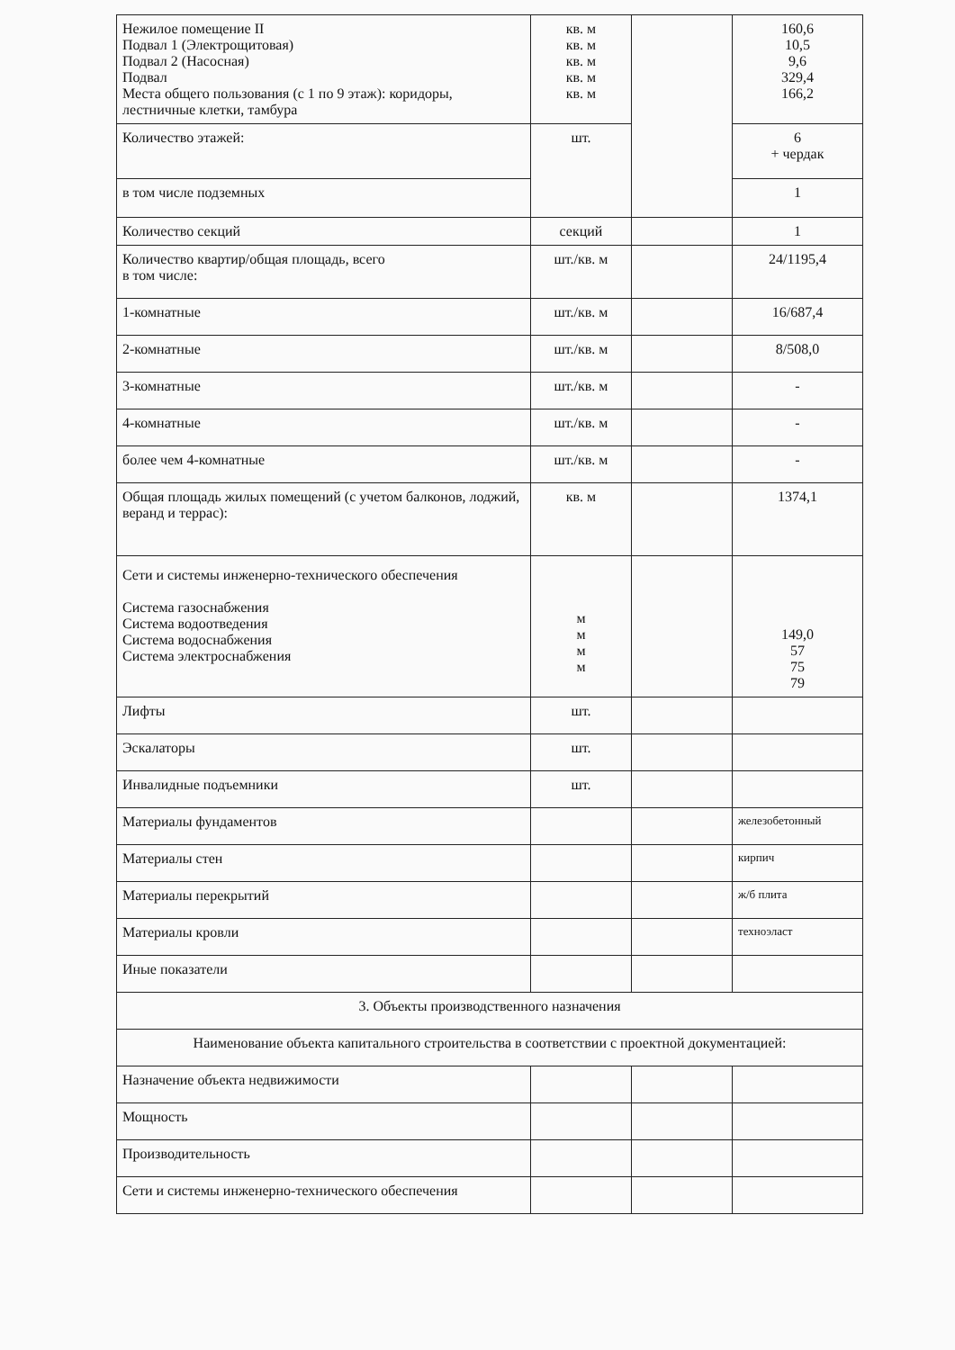| Нежилое помещение II Подвал 1 (Электрощитовая) Подвал 2 (Насосная) Подвал Места общего пользования (с 1 по 9 этаж): коридоры, лестничные клетки, тамбура | кв. м кв. м кв. м кв. м кв. м | | 160,6 10,5 9,6 329,4 166,2 |
| Количество этажей: | шт. | | 6 + чердак |
| в том числе подземных | | | 1 |
| Количество секций | секций | | 1 |
| Количество квартир/общая площадь, всего в том числе: | шт./кв. м | | 24/1195,4 |
| 1-комнатные | шт./кв. м | | 16/687,4 |
| 2-комнатные | шт./кв. м | | 8/508,0 |
| 3-комнатные | шт./кв. м | | - |
| 4-комнатные | шт./кв. м | | - |
| более чем 4-комнатные | шт./кв. м | | - |
| Общая площадь жилых помещений (с учетом балконов, лоджий, веранд и террас): | кв. м | | 1374,1 |
| Сети и системы инженерно-технического обеспечения Система газоснабжения Система водоотведения Система водоснабжения Система электроснабжения | м м м м | | 149,0 57 75 79 |
| Лифты | шт. | | |
| Эскалаторы | шт. | | |
| Инвалидные подъемники | шт. | | |
| Материалы фундаментов | | | железобетонный |
| Материалы стен | | | кирпич |
| Материалы перекрытий | | | ж/б плита |
| Материалы кровли | | | техноэласт |
| Иные показатели | | | |
| 3. Объекты производственного назначения | | | |
| Наименование объекта капитального строительства в соответствии с проектной документацией: | | | |
| Назначение объекта недвижимости | | | |
| Мощность | | | |
| Производительность | | | |
| Сети и системы инженерно-технического обеспечения | | | |